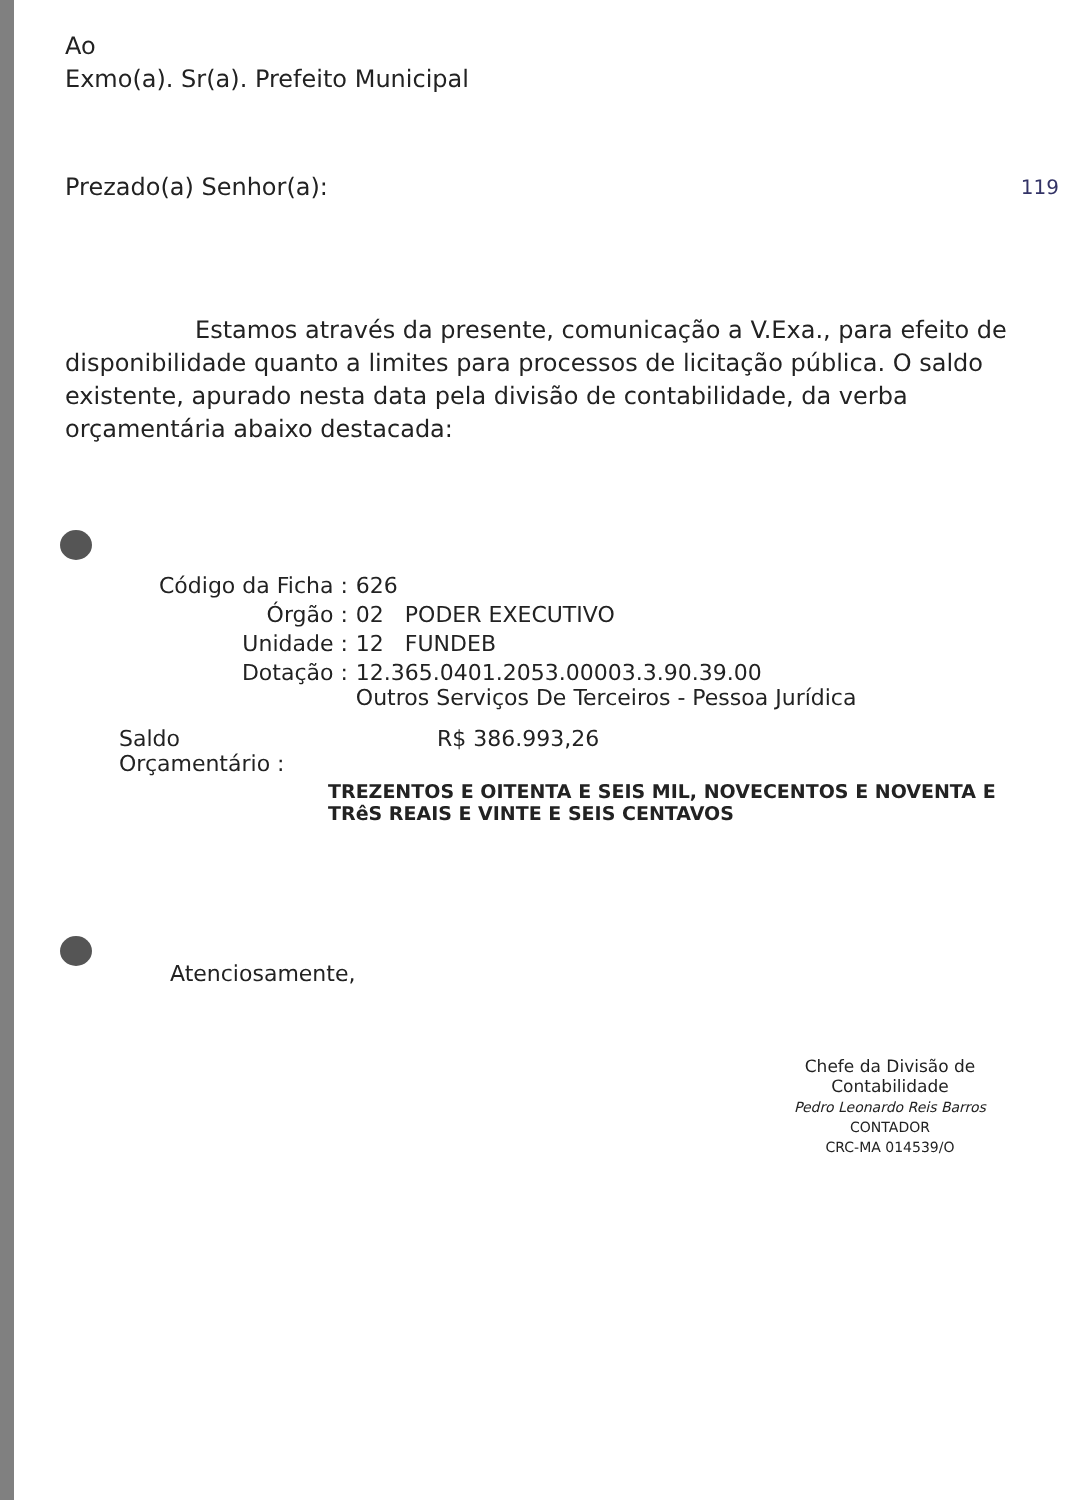Ao
Exmo(a). Sr(a). Prefeito Municipal
Prezado(a) Senhor(a): 119
Estamos através da presente, comunicação a V.Exa., para efeito de disponibilidade quanto a limites para processos de licitação pública. O saldo existente, apurado nesta data pela divisão de contabilidade, da verba orçamentária abaixo destacada:
| Código da Ficha : | 626 |
| Órgão : | 02 PODER EXECUTIVO |
| Unidade : | 12 FUNDEB |
| Dotação : | 12.365.0401.2053.00003.3.90.39.00 Outros Serviços De Terceiros - Pessoa Jurídica |
| Saldo Orçamentário : | R$ 386.993,26 |
| | TREZENTOS E OITENTA E SEIS MIL, NOVECENTOS E NOVENTA E TRêS REAIS E VINTE E SEIS CENTAVOS |
Atenciosamente,
Chefe da Divisão de Contabilidade
Pedro Leonardo Reis Barros
CONTADOR
CRC-MA 014539/O